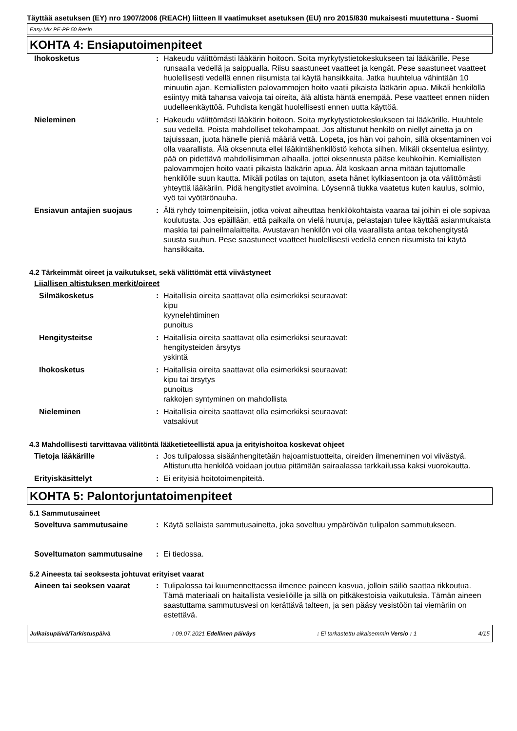Täyttää asetuksen (EY) nro 1907/2006 (REACH) liitteen II vaatimukset asetuksen (EU) nro 2015/830 mukaisesti muutettuna - Suomi
Easy-Mix PE-PP 50 Resin
KOHTA 4: Ensiaputoimenpiteet
| Ihokosketus | : | Hakeudu välittömästi lääkärin hoitoon. Soita myrkytystietokeskukseen tai lääkärille. Pese runsaalla vedellä ja saippualla. Riisu saastuneet vaatteet ja kengät. Pese saastuneet vaatteet huolellisesti vedellä ennen riisumista tai käytä hansikkaita. Jatka huuhtelua vähintään 10 minuutin ajan. Kemiallisten palovammojen hoito vaatii pikaista lääkärin apua. Mikäli henkilöllä esiintyy mitä tahansa vaivoja tai oireita, älä altista häntä enempää. Pese vaatteet ennen niiden uudelleenkäyttöä. Puhdista kengät huolellisesti ennen uutta käyttöä. |
| Nieleminen | : | Hakeudu välittömästi lääkärin hoitoon. Soita myrkytystietokeskukseen tai lääkärille. Huuhtele suu vedellä. Poista mahdolliset tekohampaat. Jos altistunut henkilö on niellyt ainetta ja on tajuissaan, juota hänelle pieniä määriä vettä. Lopeta, jos hän voi pahoin, sillä oksentaminen voi olla vaarallista. Älä oksennuta ellei lääkintähenkilöstö kehota siihen. Mikäli oksentelua esiintyy, pää on pidettävä mahdollisimman alhaalla, jottei oksennusta pääse keuhkoihin. Kemiallisten palovammojen hoito vaatii pikaista lääkärin apua. Älä koskaan anna mitään tajuttomalle henkilölle suun kautta. Mikäli potilas on tajuton, aseta hänet kylkiasentoon ja ota välittömästi yhteyttä lääkäriin. Pidä hengitystiet avoimina. Löysennä tiukka vaatetus kuten kaulus, solmio, vyö tai vyötärönauha. |
| Ensiavun antajien suojaus | : | Älä ryhdy toimenpiteisiin, jotka voivat aiheuttaa henkilökohtaista vaaraa tai joihin ei ole sopivaa koulutusta. Jos epäillään, että paikalla on vielä huuruja, pelastajan tulee käyttää asianmukaista maskia tai paineilmalaitteita. Avustavan henkilön voi olla vaarallista antaa tekohengitystä suusta suuhun. Pese saastuneet vaatteet huolellisesti vedellä ennen riisumista tai käytä hansikkaita. |
4.2 Tärkeimmät oireet ja vaikutukset, sekä välittömät että viivästyneet
Liiallisen altistuksen merkit/oireet
| Silmäkosketus | : | Haitallisia oireita saattavat olla esimerkiksi seuraavat: kipu kyynelehtiminen punoitus |
| Hengitysteitse | : | Haitallisia oireita saattavat olla esimerkiksi seuraavat: hengitysteiden ärsytys yskintä |
| Ihokosketus | : | Haitallisia oireita saattavat olla esimerkiksi seuraavat: kipu tai ärsytys punoitus rakkojen syntyminen on mahdollista |
| Nieleminen | : | Haitallisia oireita saattavat olla esimerkiksi seuraavat: vatsakivut |
4.3 Mahdollisesti tarvittavaa välitöntä lääketieteellistä apua ja erityishoitoa koskevat ohjeet
| Tietoja lääkärille | : | Jos tulipalossa sisäänhengitetään hajoamistuotteita, oireiden ilmeneminen voi viivästyä. Altistunutta henkilöä voidaan joutua pitämään sairaalassa tarkkailussa kaksi vuorokautta. |
| Erityiskäsittelyt | : | Ei erityisiä hoitotoimenpiteitä. |
KOHTA 5: Palontorjuntatoimenpiteet
5.1 Sammutusaineet
| Soveltuva sammutusaine | : | Käytä sellaista sammutusainetta, joka soveltuu ympäröivän tulipalon sammutukseen. |
| Soveltumaton sammutusaine | : | Ei tiedossa. |
5.2 Aineesta tai seoksesta johtuvat erityiset vaarat
| Aineen tai seoksen vaarat | : | Tulipalossa tai kuumennettaessa ilmenee paineen kasvua, jolloin säiliö saattaa rikkoutua. Tämä materiaali on haitallista vesieliöille ja sillä on pitkäkestoisia vaikutuksia. Tämän aineen saastuttama sammutusvesi on kerättävä talteen, ja sen pääsy vesistöön tai viemäriin on estettävä. |
Julkaisupäivä/Tarkistuspäivä: 09.07.2021 Edellinen päiväys: Ei tarkastettu aikaisemmin Versio : 1 4/15